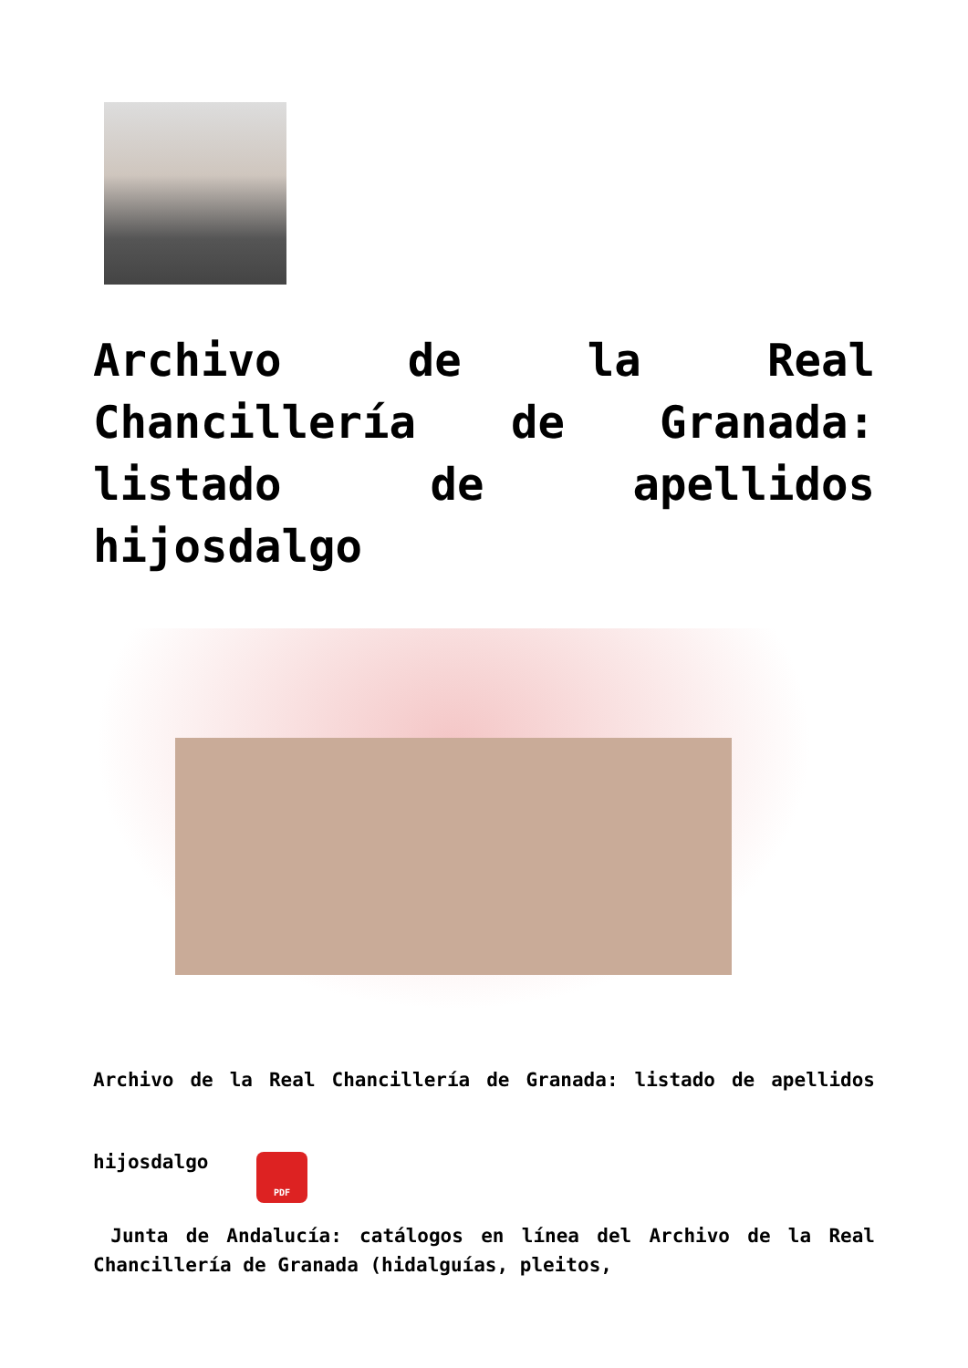Archivo de la Real Chancillería de Granada: listado de apellidos hijosdalgo
Archivo de la Real Chancillería de Granada: listado de apellidos hijosdalgo PDF
Junta de Andalucía: catálogos en línea del Archivo de la Real Chancillería de Granada (hidalguías, pleitos,